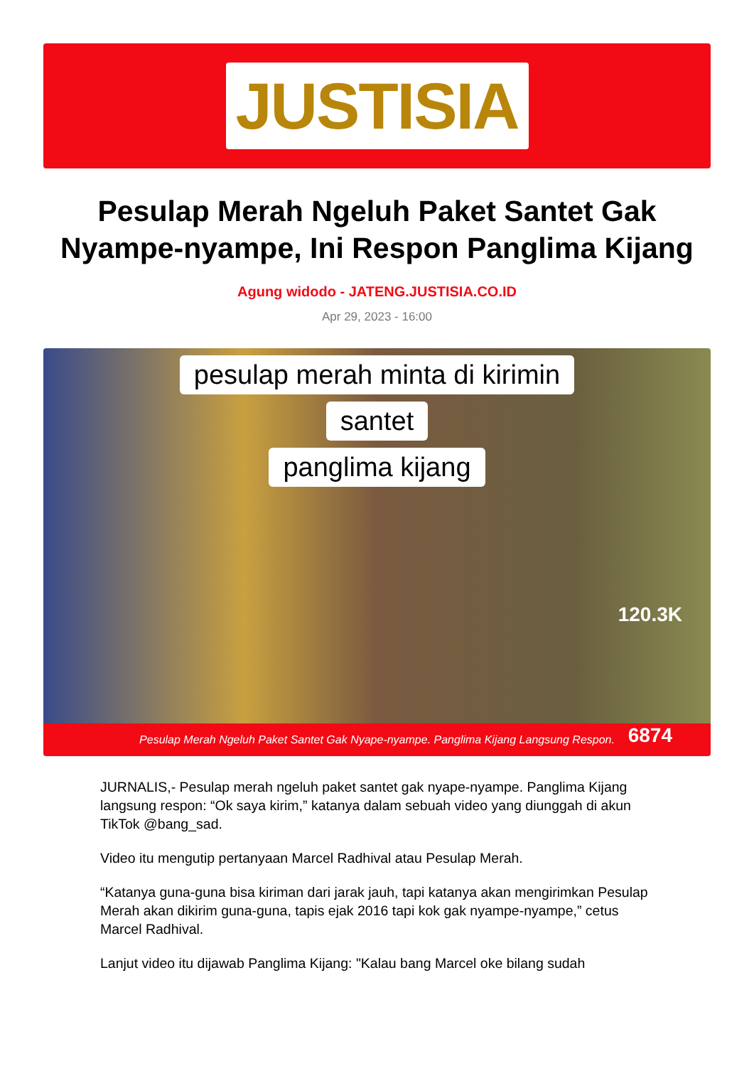JUSTISIA
Pesulap Merah Ngeluh Paket Santet Gak Nyampe-nyampe, Ini Respon Panglima Kijang
Agung widodo - JATENG.JUSTISIA.CO.ID
Apr 29, 2023 - 16:00
pesulap merah minta di kirimin
santet
panglima kijang
120.3K
6874
Pesulap Merah Ngeluh Paket Santet Gak Nyape-nyampe. Panglima Kijang Langsung Respon.
JURNALIS,- Pesulap merah ngeluh paket santet gak nyape-nyampe. Panglima Kijang langsung respon: “Ok saya kirim,” katanya dalam sebuah video yang diunggah di akun TikTok @bang_sad.
Video itu mengutip pertanyaan Marcel Radhival atau Pesulap Merah.
“Katanya guna-guna bisa kiriman dari jarak jauh, tapi katanya akan mengirimkan Pesulap Merah akan dikirim guna-guna, tapis ejak 2016 tapi kok gak nyampe-nyampe,” cetus Marcel Radhival.
Lanjut video itu dijawab Panglima Kijang: "Kalau bang Marcel oke bilang sudah